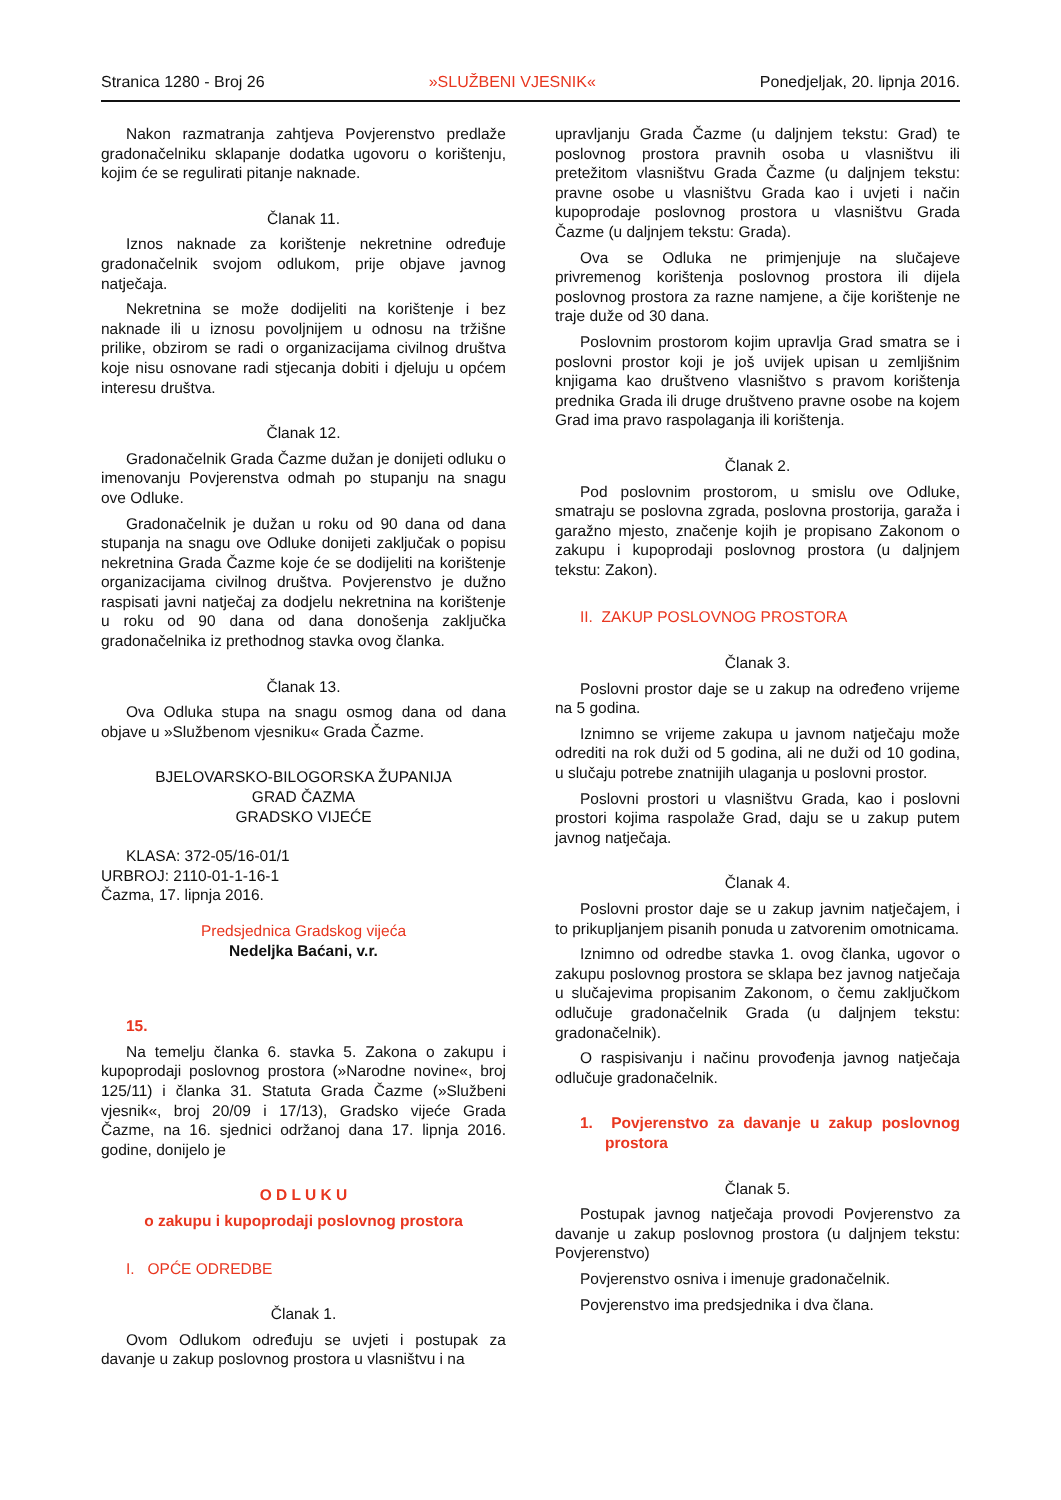Stranica 1280 - Broj 26 »SLUŽBENI VJESNIK« Ponedjeljak, 20. lipnja 2016.
Nakon razmatranja zahtjeva Povjerenstvo predlaže gradonačelniku sklapanje dodatka ugovoru o korištenju, kojim će se regulirati pitanje naknade.
Članak 11.
Iznos naknade za korištenje nekretnine određuje gradonačelnik svojom odlukom, prije objave javnog natječaja.
Nekretnina se može dodijeliti na korištenje i bez naknade ili u iznosu povoljnijem u odnosu na tržišne prilike, obzirom se radi o organizacijama civilnog društva koje nisu osnovane radi stjecanja dobiti i djeluju u općem interesu društva.
Članak 12.
Gradonačelnik Grada Čazme dužan je donijeti odluku o imenovanju Povjerenstva odmah po stupanju na snagu ove Odluke.
Gradonačelnik je dužan u roku od 90 dana od dana stupanja na snagu ove Odluke donijeti zaključak o popisu nekretnina Grada Čazme koje će se dodijeliti na korištenje organizacijama civilnog društva. Povjerenstvo je dužno raspisati javni natječaj za dodjelu nekretnina na korištenje u roku od 90 dana od dana donošenja zaključka gradonačelnika iz prethodnog stavka ovog članka.
Članak 13.
Ova Odluka stupa na snagu osmog dana od dana objave u »Službenom vjesniku« Grada Čazme.
BJELOVARSKO-BILOGORSKA ŽUPANIJA
GRAD ČAZMA
GRADSKO VIJEĆE
KLASA: 372-05/16-01/1
URBROJ: 2110-01-1-16-1
Čazma, 17. lipnja 2016.
Predsjednica Gradskog vijeća
Nedeljka Baćani, v.r.
15.
Na temelju članka 6. stavka 5. Zakona o zakupu i kupoprodaji poslovnog prostora (»Narodne novine«, broj 125/11) i članka 31. Statuta Grada Čazme (»Službeni vjesnik«, broj 20/09 i 17/13), Gradsko vijeće Grada Čazme, na 16. sjednici održanoj dana 17. lipnja 2016. godine, donijelo je
O D L U K U
o zakupu i kupoprodaji poslovnog prostora
I. OPĆE ODREDBE
Članak 1.
Ovom Odlukom određuju se uvjeti i postupak za davanje u zakup poslovnog prostora u vlasništvu i na
upravljanju Grada Čazme (u daljnjem tekstu: Grad) te poslovnog prostora pravnih osoba u vlasništvu ili pretežitom vlasništvu Grada Čazme (u daljnjem tekstu: pravne osobe u vlasništvu Grada kao i uvjeti i način kupoprodaje poslovnog prostora u vlasništvu Grada Čazme (u daljnjem tekstu: Grada).
Ova se Odluka ne primjenjuje na slučajeve privremenog korištenja poslovnog prostora ili dijela poslovnog prostora za razne namjene, a čije korištenje ne traje duže od 30 dana.
Poslovnim prostorom kojim upravlja Grad smatra se i poslovni prostor koji je još uvijek upisan u zemljišnim knjigama kao društveno vlasništvo s pravom korištenja prednika Grada ili druge društveno pravne osobe na kojem Grad ima pravo raspolaganja ili korištenja.
Članak 2.
Pod poslovnim prostorom, u smislu ove Odluke, smatraju se poslovna zgrada, poslovna prostorija, garaža i garažno mjesto, značenje kojih je propisano Zakonom o zakupu i kupoprodaji poslovnog prostora (u daljnjem tekstu: Zakon).
II. ZAKUP POSLOVNOG PROSTORA
Članak 3.
Poslovni prostor daje se u zakup na određeno vrijeme na 5 godina.
Iznimno se vrijeme zakupa u javnom natječaju može odrediti na rok duži od 5 godina, ali ne duži od 10 godina, u slučaju potrebe znatnijih ulaganja u poslovni prostor.
Poslovni prostori u vlasništvu Grada, kao i poslovni prostori kojima raspolaže Grad, daju se u zakup putem javnog natječaja.
Članak 4.
Poslovni prostor daje se u zakup javnim natječajem, i to prikupljanjem pisanih ponuda u zatvorenim omotnicama.
Iznimno od odredbe stavka 1. ovog članka, ugovor o zakupu poslovnog prostora se sklapa bez javnog natječaja u slučajevima propisanim Zakonom, o čemu zaključkom odlučuje gradonačelnik Grada (u daljnjem tekstu: gradonačelnik).
O raspisivanju i načinu provođenja javnog natječaja odlučuje gradonačelnik.
1. Povjerenstvo za davanje u zakup poslovnog prostora
Članak 5.
Postupak javnog natječaja provodi Povjerenstvo za davanje u zakup poslovnog prostora (u daljnjem tekstu: Povjerenstvo)
Povjerenstvo osniva i imenuje gradonačelnik.
Povjerenstvo ima predsjednika i dva člana.